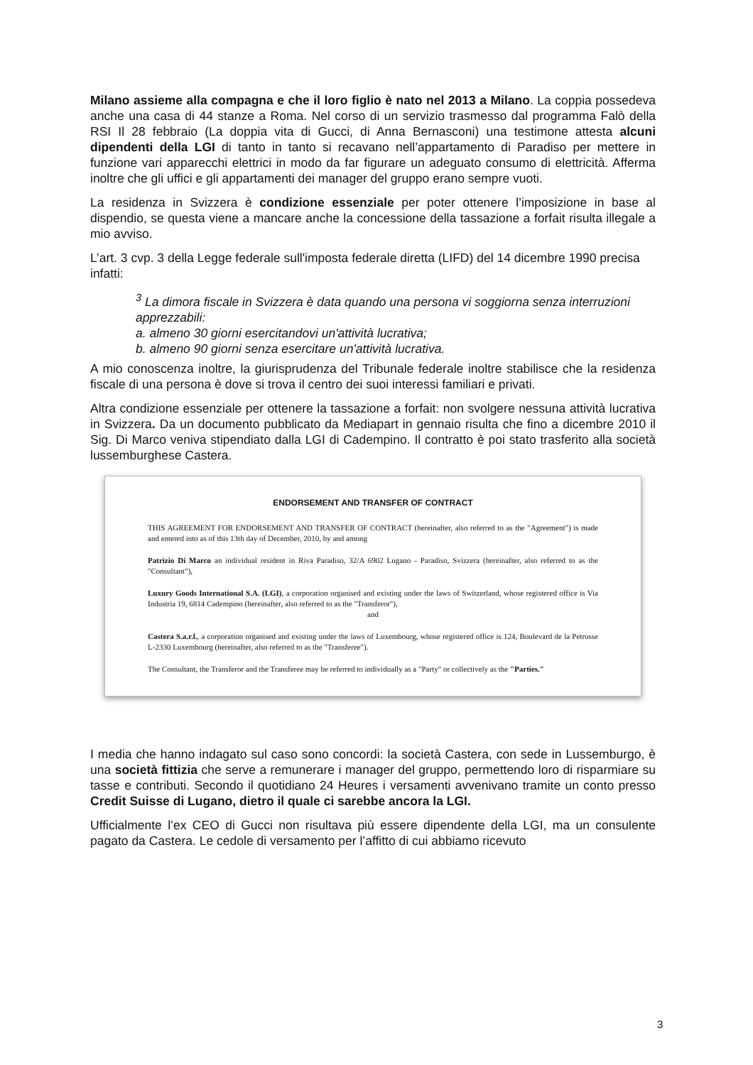Milano assieme alla compagna e che il loro figlio è nato nel 2013 a Milano. La coppia possedeva anche una casa di 44 stanze a Roma. Nel corso di un servizio trasmesso dal programma Falò della RSI Il 28 febbraio (La doppia vita di Gucci, di Anna Bernasconi) una testimone attesta alcuni dipendenti della LGI di tanto in tanto si recavano nell’appartamento di Paradiso per mettere in funzione vari apparecchi elettrici in modo da far figurare un adeguato consumo di elettricità. Afferma inoltre che gli uffici e gli appartamenti dei manager del gruppo erano sempre vuoti.
La residenza in Svizzera è condizione essenziale per poter ottenere l’imposizione in base al dispendio, se questa viene a mancare anche la concessione della tassazione a forfait risulta illegale a mio avviso.
L’art. 3 cvp. 3 della Legge federale sull'imposta federale diretta (LIFD) del 14 dicembre 1990 precisa infatti:
<sup>3</sup> La dimora fiscale in Svizzera è data quando una persona vi soggiorna senza interruzioni apprezzabili:
a. almeno 30 giorni esercitandovi un'attività lucrativa;
b. almeno 90 giorni senza esercitare un'attività lucrativa.
A mio conoscenza inoltre, la giurisprudenza del Tribunale federale inoltre stabilisce che la residenza fiscale di una persona è dove si trova il centro dei suoi interessi familiari e privati.
Altra condizione essenziale per ottenere la tassazione a forfait: non svolgere nessuna attività lucrativa in Svizzera. Da un documento pubblicato da Mediapart in gennaio risulta che fino a dicembre 2010 il Sig. Di Marco veniva stipendiato dalla LGI di Cadempino. Il contratto è poi stato trasferito alla società lussemburghese Castera.
ENDORSEMENT AND TRANSFER OF CONTRACT
THIS AGREEMENT FOR ENDORSEMENT AND TRANSFER OF CONTRACT (hereinafter, also referred to as the "Agreement") is made and entered into as of this 13th day of December, 2010, by and among
Patrizio Di Marco an individual resident in Riva Paradiso, 32/A 6902 Lugano - Paradiso, Svizzera (hereinafter, also referred to as the "Consultant"),
Luxury Goods International S.A. (LGI), a corporation organised and existing under the laws of Switzerland, whose registered office is Via Industria 19, 6814 Cadempino (hereinafter, also referred to as the "Transferor"),
and
Castera S.a.r.l., a corporation organised and existing under the laws of Luxembourg, whose registered office is 124, Boulevard de la Petrusse L-2330 Luxembourg (hereinafter, also referred to as the "Transferee").
The Consultant, the Transferor and the Transferee may be referred to individually as a "Party" or collectively as the "Parties."
I media che hanno indagato sul caso sono concordi: la società Castera, con sede in Lussemburgo, è una società fittizia che serve a remunerare i manager del gruppo, permettendo loro di risparmiare su tasse e contributi. Secondo il quotidiano 24 Heures i versamenti avvenivano tramite un conto presso Credit Suisse di Lugano, dietro il quale ci sarebbe ancora la LGI.
Ufficialmente l’ex CEO di Gucci non risultava più essere dipendente della LGI, ma un consulente pagato da Castera. Le cedole di versamento per l’affitto di cui abbiamo ricevuto
3